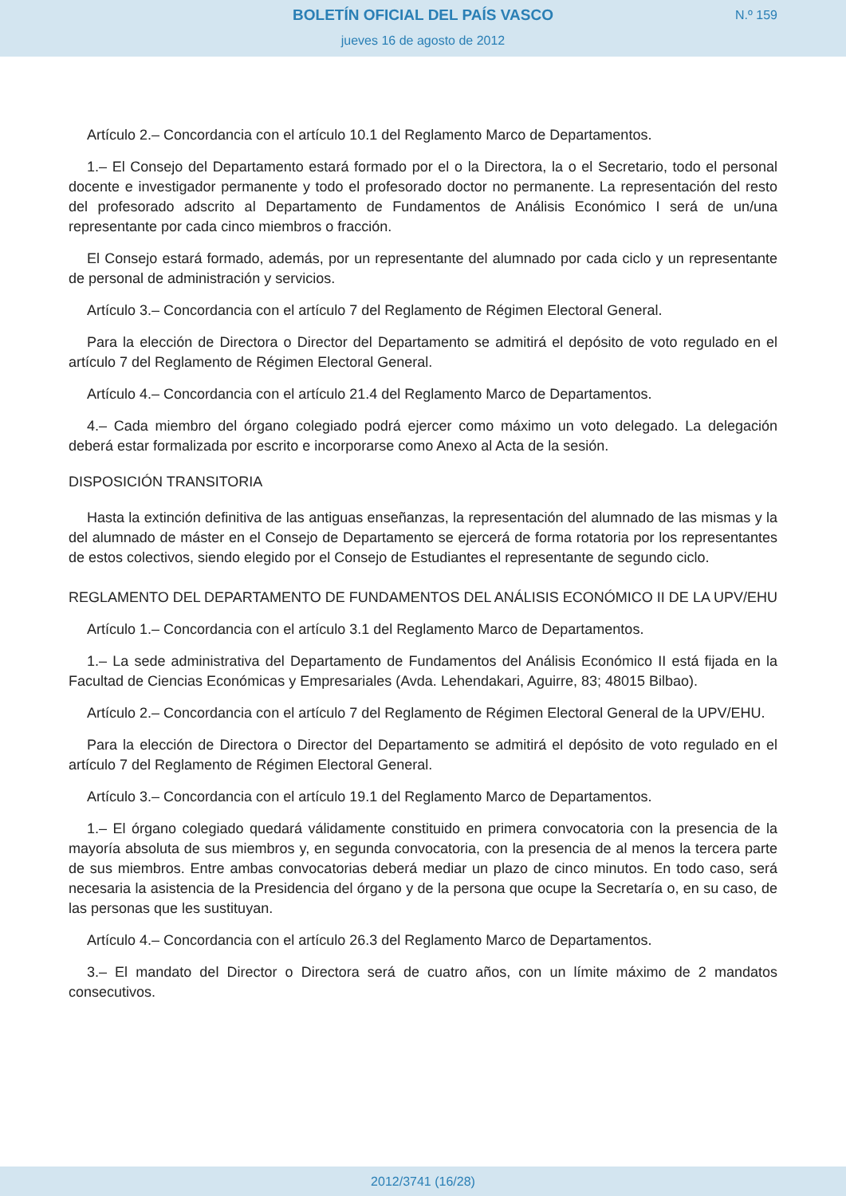BOLETÍN OFICIAL DEL PAÍS VASCO
N.º 159
jueves 16 de agosto de 2012
Artículo 2.– Concordancia con el artículo 10.1 del Reglamento Marco de Departamentos.
1.– El Consejo del Departamento estará formado por el o la Directora, la o el Secretario, todo el personal docente e investigador permanente y todo el profesorado doctor no permanente. La representación del resto del profesorado adscrito al Departamento de Fundamentos de Análisis Económico I será de un/una representante por cada cinco miembros o fracción.
El Consejo estará formado, además, por un representante del alumnado por cada ciclo y un representante de personal de administración y servicios.
Artículo 3.– Concordancia con el artículo 7 del Reglamento de Régimen Electoral General.
Para la elección de Directora o Director del Departamento se admitirá el depósito de voto regulado en el artículo 7 del Reglamento de Régimen Electoral General.
Artículo 4.– Concordancia con el artículo 21.4 del Reglamento Marco de Departamentos.
4.– Cada miembro del órgano colegiado podrá ejercer como máximo un voto delegado. La delegación deberá estar formalizada por escrito e incorporarse como Anexo al Acta de la sesión.
DISPOSICIÓN TRANSITORIA
Hasta la extinción definitiva de las antiguas enseñanzas, la representación del alumnado de las mismas y la del alumnado de máster en el Consejo de Departamento se ejercerá de forma rotatoria por los representantes de estos colectivos, siendo elegido por el Consejo de Estudiantes el representante de segundo ciclo.
REGLAMENTO DEL DEPARTAMENTO DE FUNDAMENTOS DEL ANÁLISIS ECONÓMICO II DE LA UPV/EHU
Artículo 1.– Concordancia con el artículo 3.1 del Reglamento Marco de Departamentos.
1.– La sede administrativa del Departamento de Fundamentos del Análisis Económico II está fijada en la Facultad de Ciencias Económicas y Empresariales (Avda. Lehendakari, Aguirre, 83; 48015 Bilbao).
Artículo 2.– Concordancia con el artículo 7 del Reglamento de Régimen Electoral General de la UPV/EHU.
Para la elección de Directora o Director del Departamento se admitirá el depósito de voto regulado en el artículo 7 del Reglamento de Régimen Electoral General.
Artículo 3.– Concordancia con el artículo 19.1 del Reglamento Marco de Departamentos.
1.– El órgano colegiado quedará válidamente constituido en primera convocatoria con la presencia de la mayoría absoluta de sus miembros y, en segunda convocatoria, con la presencia de al menos la tercera parte de sus miembros. Entre ambas convocatorias deberá mediar un plazo de cinco minutos. En todo caso, será necesaria la asistencia de la Presidencia del órgano y de la persona que ocupe la Secretaría o, en su caso, de las personas que les sustituyan.
Artículo 4.– Concordancia con el artículo 26.3 del Reglamento Marco de Departamentos.
3.– El mandato del Director o Directora será de cuatro años, con un límite máximo de 2 mandatos consecutivos.
2012/3741 (16/28)